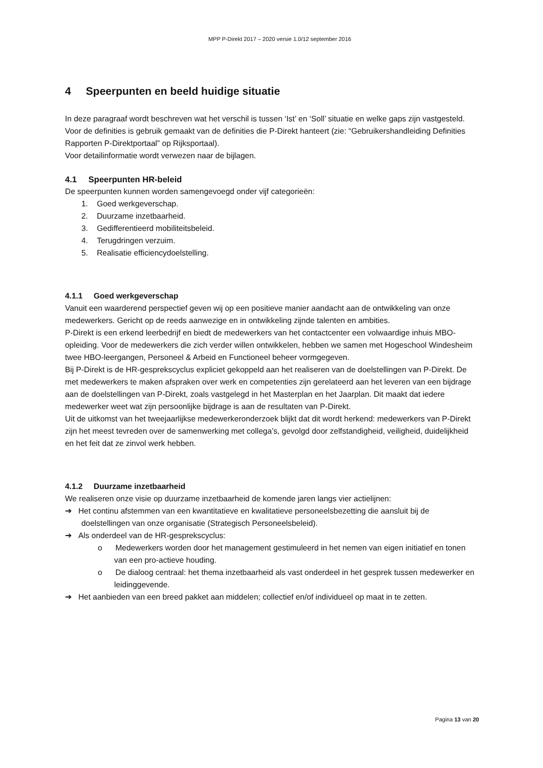MPP P-Direkt 2017 – 2020 versie 1.0/12 september 2016
4 Speerpunten en beeld huidige situatie
In deze paragraaf wordt beschreven wat het verschil is tussen ‘Ist’ en ‘Soll’ situatie en welke gaps zijn vastgesteld.
Voor de definities is gebruik gemaakt van de definities die P-Direkt hanteert (zie: “Gebruikershandleiding Definities Rapporten P-Direktportaal” op Rijksportaal).
Voor detailinformatie wordt verwezen naar de bijlagen.
4.1 Speerpunten HR-beleid
De speerpunten kunnen worden samengevoegd onder vijf categorieën:
1. Goed werkgeverschap.
2. Duurzame inzetbaarheid.
3. Gedifferentieerd mobiliteitsbeleid.
4. Terugdringen verzuim.
5. Realisatie efficiencydoelstelling.
4.1.1 Goed werkgeverschap
Vanuit een waarderend perspectief geven wij op een positieve manier aandacht aan de ontwikkeling van onze medewerkers. Gericht op de reeds aanwezige en in ontwikkeling zijnde talenten en ambities.
P-Direkt is een erkend leerbedrijf en biedt de medewerkers van het contactcenter een volwaardige inhuis MBO-opleiding. Voor de medewerkers die zich verder willen ontwikkelen, hebben we samen met Hogeschool Windesheim twee HBO-leergangen, Personeel & Arbeid en Functioneel beheer vormgegeven.
Bij P-Direkt is de HR-gesprekscyclus expliciet gekoppeld aan het realiseren van de doelstellingen van P-Direkt. De met medewerkers te maken afspraken over werk en competenties zijn gerelateerd aan het leveren van een bijdrage aan de doelstellingen van P-Direkt, zoals vastgelegd in het Masterplan en het Jaarplan. Dit maakt dat iedere medewerker weet wat zijn persoonlijke bijdrage is aan de resultaten van P-Direkt.
Uit de uitkomst van het tweejaarlijkse medewerkeronderzoek blijkt dat dit wordt herkend: medewerkers van P-Direkt zijn het meest tevreden over de samenwerking met collega’s, gevolgd door zelfstandigheid, veiligheid, duidelijkheid en het feit dat ze zinvol werk hebben.
4.1.2 Duurzame inzetbaarheid
We realiseren onze visie op duurzame inzetbaarheid de komende jaren langs vier actielijnen:
➔ Het continu afstemmen van een kwantitatieve en kwalitatieve personeelsbezetting die aansluit bij de doelstellingen van onze organisatie (Strategisch Personeelsbeleid).
➔ Als onderdeel van de HR-gesprekscyclus:
o Medewerkers worden door het management gestimuleerd in het nemen van eigen initiatief en tonen van een pro-actieve houding.
o De dialoog centraal: het thema inzetbaarheid als vast onderdeel in het gesprek tussen medewerker en leidinggevende.
➔ Het aanbieden van een breed pakket aan middelen; collectief en/of individueel op maat in te zetten.
Pagina 13 van 20